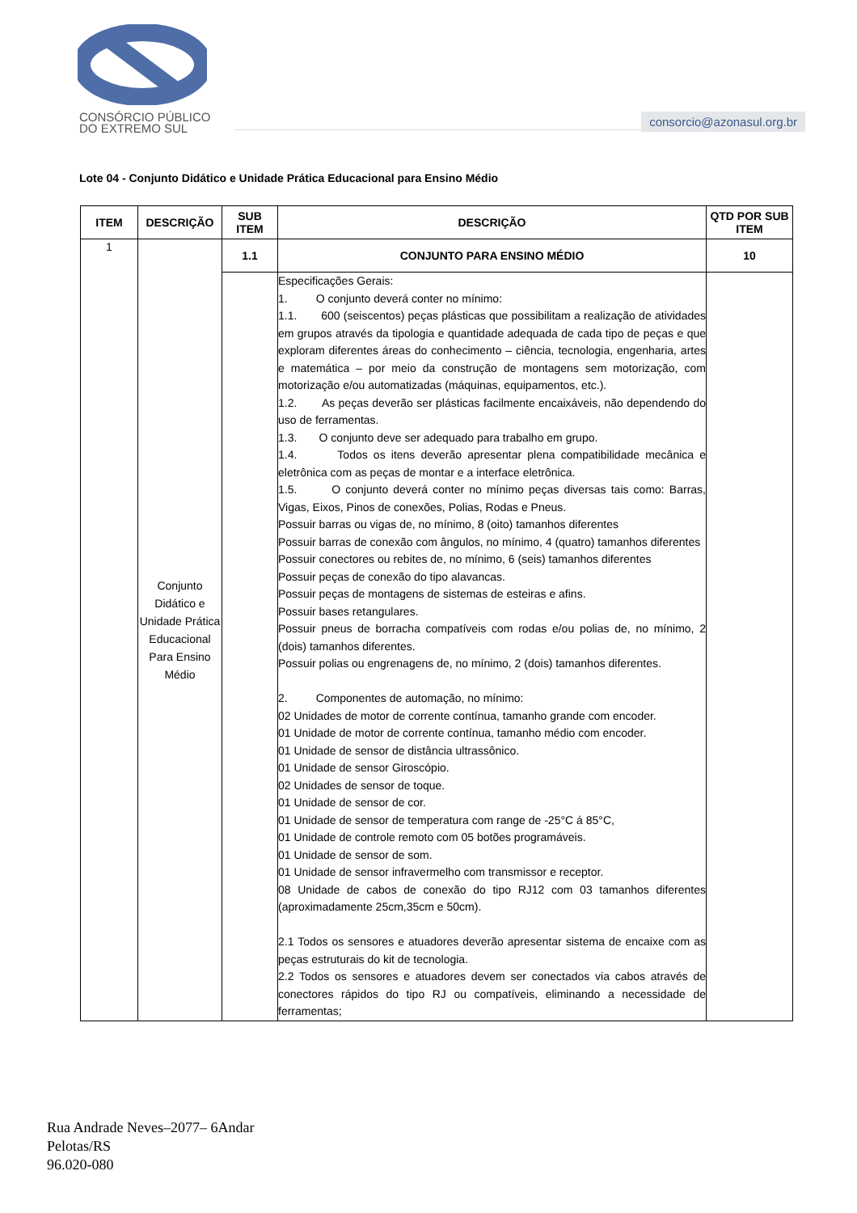CONSÓRCIO PÚBLICO
DO EXTREMO SUL
consorcio@azonasul.org.br
Lote 04 - Conjunto Didático e Unidade Prática Educacional para Ensino Médio
| ITEM | DESCRIÇÃO | SUB ITEM | DESCRIÇÃO | QTD POR SUB ITEM |
| --- | --- | --- | --- | --- |
| 1 | Conjunto Didático e Unidade Prática Educacional Para Ensino Médio | 1.1 | CONJUNTO PARA ENSINO MÉDIO | 10 |
| | | | Especificações Gerais: 1. O conjunto deverá conter no mínimo: 1.1. 600 (seiscentos) peças plásticas que possibilitam a realização de atividades em grupos através da tipologia e quantidade adequada de cada tipo de peças e que exploram diferentes áreas do conhecimento – ciência, tecnologia, engenharia, artes e matemática – por meio da construção de montagens sem motorização, com motorização e/ou automatizadas (máquinas, equipamentos, etc.). 1.2. As peças deverão ser plásticas facilmente encaixáveis, não dependendo do uso de ferramentas. 1.3. O conjunto deve ser adequado para trabalho em grupo. 1.4. Todos os itens deverão apresentar plena compatibilidade mecânica e eletrônica com as peças de montar e a interface eletrônica. 1.5. O conjunto deverá conter no mínimo peças diversas tais como: Barras, Vigas, Eixos, Pinos de conexões, Polias, Rodas e Pneus. Possuir barras ou vigas de, no mínimo, 8 (oito) tamanhos diferentes Possuir barras de conexão com ângulos, no mínimo, 4 (quatro) tamanhos diferentes Possuir conectores ou rebites de, no mínimo, 6 (seis) tamanhos diferentes Possuir peças de conexão do tipo alavancas. Possuir peças de montagens de sistemas de esteiras e afins. Possuir bases retangulares. Possuir pneus de borracha compatíveis com rodas e/ou polias de, no mínimo, 2 (dois) tamanhos diferentes. Possuir polias ou engrenagens de, no mínimo, 2 (dois) tamanhos diferentes. 2. Componentes de automação, no mínimo: 02 Unidades de motor de corrente contínua, tamanho grande com encoder. 01 Unidade de motor de corrente contínua, tamanho médio com encoder. 01 Unidade de sensor de distância ultrassônico. 01 Unidade de sensor Giroscópio. 02 Unidades de sensor de toque. 01 Unidade de sensor de cor. 01 Unidade de sensor de temperatura com range de -25°C á 85°C, 01 Unidade de controle remoto com 05 botões programáveis. 01 Unidade de sensor de som. 01 Unidade de sensor infravermelho com transmissor e receptor. 08 Unidade de cabos de conexão do tipo RJ12 com 03 tamanhos diferentes (aproximadamente 25cm,35cm e 50cm). 2.1 Todos os sensores e atuadores deverão apresentar sistema de encaixe com as peças estruturais do kit de tecnologia. 2.2 Todos os sensores e atuadores devem ser conectados via cabos através de conectores rápidos do tipo RJ ou compatíveis, eliminando a necessidade de ferramentas; | |
Rua Andrade Neves–2077– 6Andar
Pelotas/RS
96.020-080